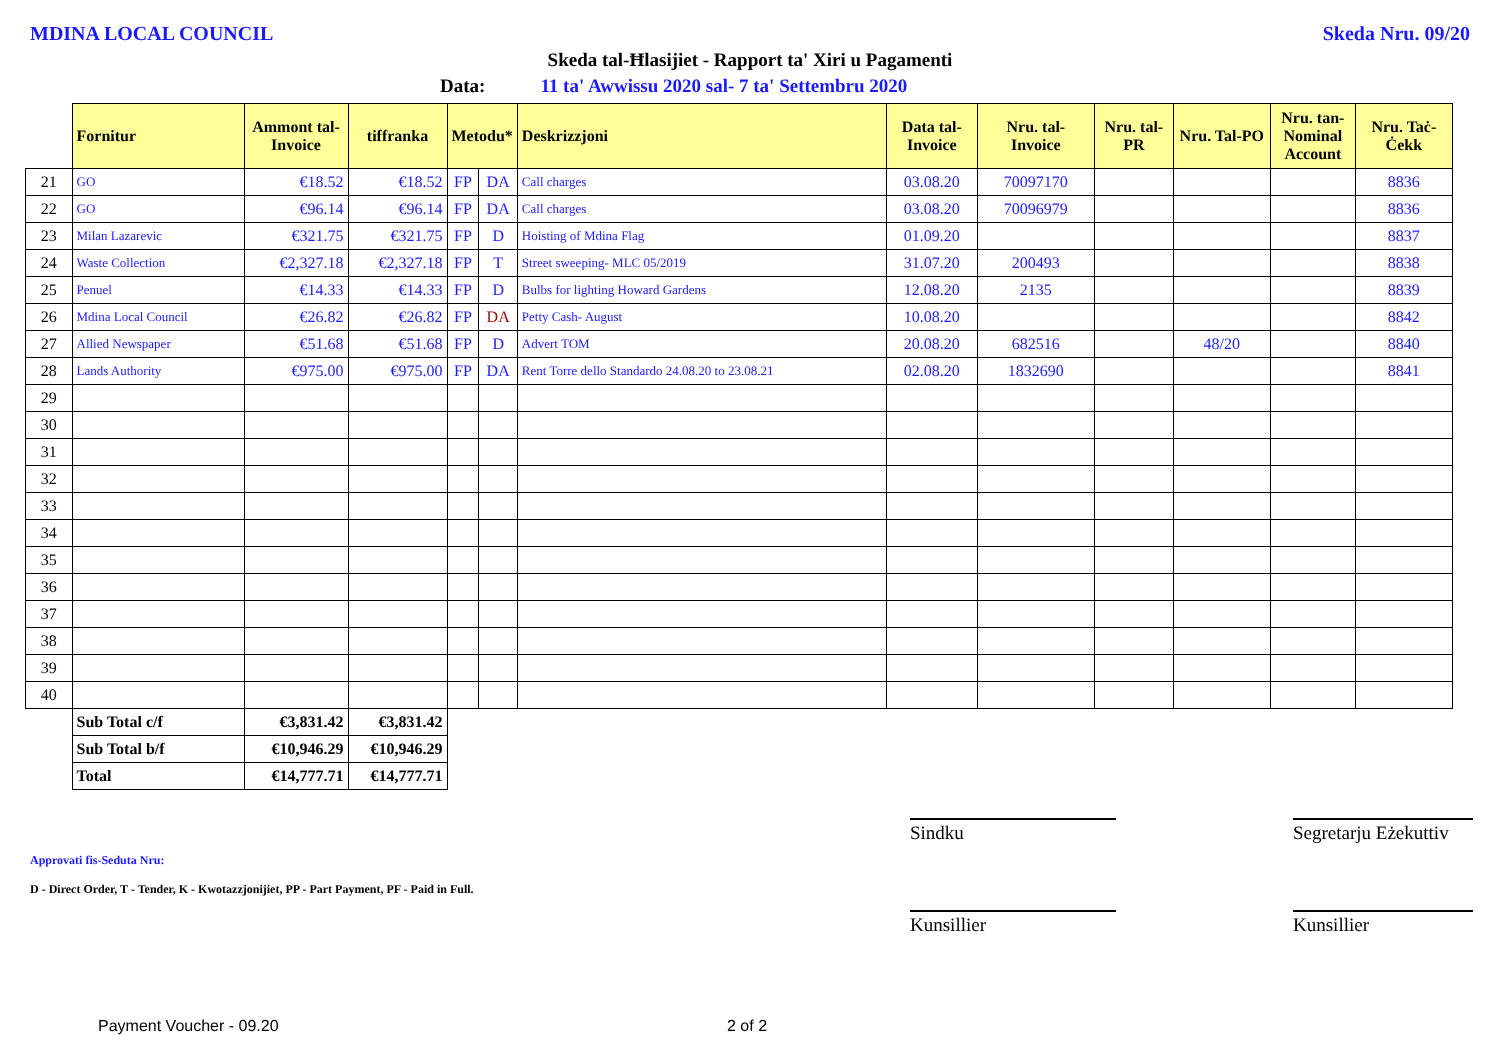MDINA LOCAL COUNCIL Skeda Nru. 09/20
Skeda tal-Ħlasijiet - Rapport ta' Xiri u Pagamenti
Data: 11 ta' Awwissu 2020 sal- 7 ta' Settembru 2020
| | Fornitur | Ammont tal-Invoice | tiffranka | Metodu* | | Deskrizzjoni | Data tal-Invoice | Nru. tal-Invoice | Nru. tal-PR | Nru. Tal-PO | Nru. tan-Nominal Account | Nru. Taċ-Ċekk |
| 21 | GO | €18.52 | €18.52 | FP | DA | Call charges | 03.08.20 | 70097170 | | | | 8836 |
| 22 | GO | €96.14 | €96.14 | FP | DA | Call charges | 03.08.20 | 70096979 | | | | 8836 |
| 23 | Milan Lazarevic | €321.75 | €321.75 | FP | D | Hoisting of Mdina Flag | 01.09.20 | | | | | 8837 |
| 24 | Waste Collection | €2,327.18 | €2,327.18 | FP | T | Street sweeping- MLC 05/2019 | 31.07.20 | 200493 | | | | 8838 |
| 25 | Penuel | €14.33 | €14.33 | FP | D | Bulbs for lighting Howard Gardens | 12.08.20 | 2135 | | | | 8839 |
| 26 | Mdina Local Council | €26.82 | €26.82 | FP | DA | Petty Cash- August | 10.08.20 | | | | | 8842 |
| 27 | Allied Newspaper | €51.68 | €51.68 | FP | D | Advert TOM | 20.08.20 | 682516 | | 48/20 | | 8840 |
| 28 | Lands Authority | €975.00 | €975.00 | FP | DA | Rent Torre dello Standardo 24.08.20 to 23.08.21 | 02.08.20 | 1832690 | | | | 8841 |
| 29 | | | | | | | | | | | | |
| 30 | | | | | | | | | | | | |
| 31 | | | | | | | | | | | | |
| 32 | | | | | | | | | | | | |
| 33 | | | | | | | | | | | | |
| 34 | | | | | | | | | | | | |
| 35 | | | | | | | | | | | | |
| 36 | | | | | | | | | | | | |
| 37 | | | | | | | | | | | | |
| 38 | | | | | | | | | | | | |
| 39 | | | | | | | | | | | | |
| 40 | | | | | | | | | | | | |
| | Sub Total c/f | €3,831.42 | €3,831.42 | | | | | | | | | |
| | Sub Total b/f | €10,946.29 | €10,946.29 | | | | | | | | | |
| | Total | €14,777.71 | €14,777.71 | | | | | | | | | |
Sindku
Segretarju Eżekuttiv
Approvati fis-Seduta Nru:
D - Direct Order, T - Tender, K - Kwotazzjonijiet, PP - Part Payment, PF - Paid in Full.
Kunsillier Kunsillier
Payment Voucher - 09.20 2 of 2